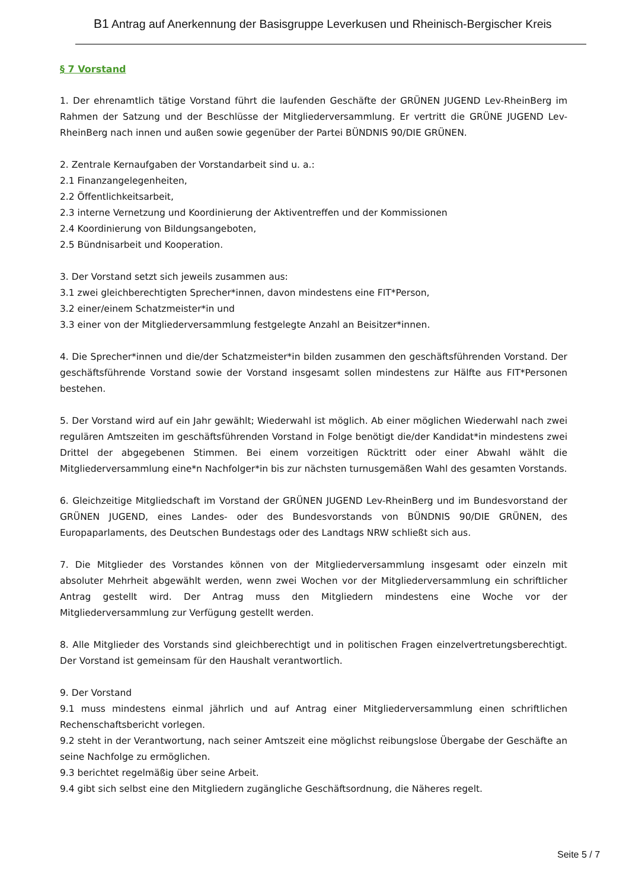B1 Antrag auf Anerkennung der Basisgruppe Leverkusen und Rheinisch-Bergischer Kreis
§ 7 Vorstand
1. Der ehrenamtlich tätige Vorstand führt die laufenden Geschäfte der GRÜNEN JUGEND Lev-RheinBerg im Rahmen der Satzung und der Beschlüsse der Mitgliederversammlung. Er vertritt die GRÜNE JUGEND Lev-RheinBerg nach innen und außen sowie gegenüber der Partei BÜNDNIS 90/DIE GRÜNEN.
2. Zentrale Kernaufgaben der Vorstandarbeit sind u. a.:
2.1 Finanzangelegenheiten,
2.2 Öffentlichkeitsarbeit,
2.3 interne Vernetzung und Koordinierung der Aktiventreffen und der Kommissionen
2.4 Koordinierung von Bildungsangeboten,
2.5 Bündnisarbeit und Kooperation.
3. Der Vorstand setzt sich jeweils zusammen aus:
3.1 zwei gleichberechtigten Sprecher*innen, davon mindestens eine FIT*Person,
3.2 einer/einem Schatzmeister*in und
3.3 einer von der Mitgliederversammlung festgelegte Anzahl an Beisitzer*innen.
4. Die Sprecher*innen und die/der Schatzmeister*in bilden zusammen den geschäftsführenden Vorstand. Der geschäftsführende Vorstand sowie der Vorstand insgesamt sollen mindestens zur Hälfte aus FIT*Personen bestehen.
5. Der Vorstand wird auf ein Jahr gewählt; Wiederwahl ist möglich. Ab einer möglichen Wiederwahl nach zwei regulären Amtszeiten im geschäftsführenden Vorstand in Folge benötigt die/der Kandidat*in mindestens zwei Drittel der abgegebenen Stimmen. Bei einem vorzeitigen Rücktritt oder einer Abwahl wählt die Mitgliederversammlung eine*n Nachfolger*in bis zur nächsten turnusgemäßen Wahl des gesamten Vorstands.
6. Gleichzeitige Mitgliedschaft im Vorstand der GRÜNEN JUGEND Lev-RheinBerg und im Bundesvorstand der GRÜNEN JUGEND, eines Landes- oder des Bundesvorstands von BÜNDNIS 90/DIE GRÜNEN, des Europaparlaments, des Deutschen Bundestags oder des Landtags NRW schließt sich aus.
7. Die Mitglieder des Vorstandes können von der Mitgliederversammlung insgesamt oder einzeln mit absoluter Mehrheit abgewählt werden, wenn zwei Wochen vor der Mitgliederversammlung ein schriftlicher Antrag gestellt wird. Der Antrag muss den Mitgliedern mindestens eine Woche vor der Mitgliederversammlung zur Verfügung gestellt werden.
8. Alle Mitglieder des Vorstands sind gleichberechtigt und in politischen Fragen einzelvertretungsberechtigt. Der Vorstand ist gemeinsam für den Haushalt verantwortlich.
9. Der Vorstand
9.1 muss mindestens einmal jährlich und auf Antrag einer Mitgliederversammlung einen schriftlichen Rechenschaftsbericht vorlegen.
9.2 steht in der Verantwortung, nach seiner Amtszeit eine möglichst reibungslose Übergabe der Geschäfte an seine Nachfolge zu ermöglichen.
9.3 berichtet regelmäßig über seine Arbeit.
9.4 gibt sich selbst eine den Mitgliedern zugängliche Geschäftsordnung, die Näheres regelt.
Seite 5 / 7